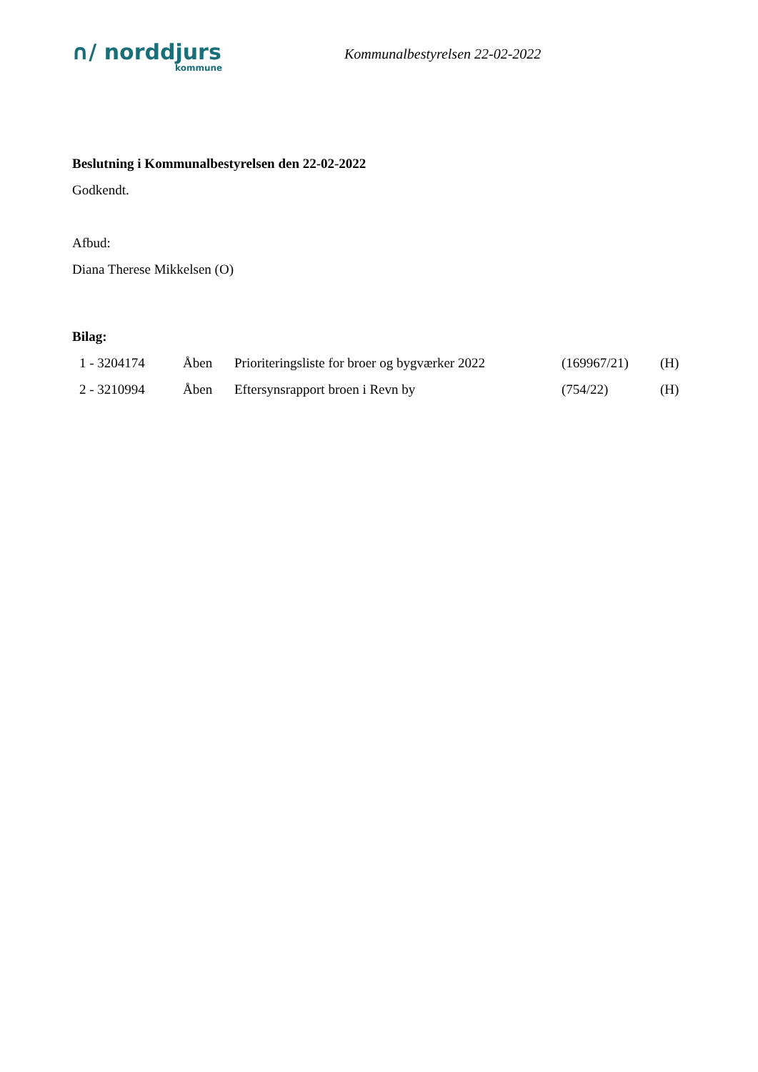∩/ norddjurs
kommune
Kommunalbestyrelsen 22-02-2022
Beslutning i Kommunalbestyrelsen den 22-02-2022
Godkendt.
Afbud:
Diana Therese Mikkelsen (O)
Bilag:
| 1 - 3204174 | Åben | Prioriteringsliste for broer og bygværker 2022 | (169967/21) | (H) |
| 2 - 3210994 | Åben | Eftersynsrapport broen i Revn by | (754/22) | (H) |